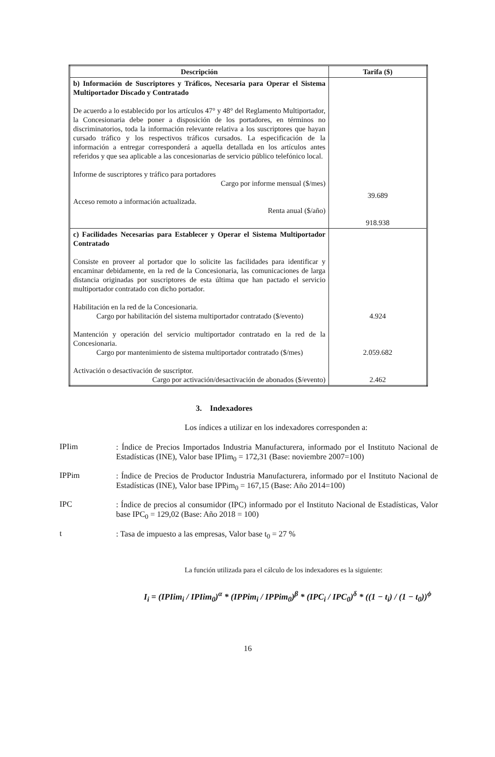| Descripción | Tarifa ($) |
| --- | --- |
| b) Información de Suscriptores y Tráficos, Necesaria para Operar el Sistema Multiportador Discado y Contratado De acuerdo a lo establecido por los artículos 47° y 48° del Reglamento Multiportador, la Concesionaria debe poner a disposición de los portadores, en términos no discriminatorios, toda la información relevante relativa a los suscriptores que hayan cursado tráfico y los respectivos tráficos cursados. La especificación de la información a entregar corresponderá a aquella detallada en los artículos antes referidos y que sea aplicable a las concesionarias de servicio público telefónico local. Informe de suscriptores y tráfico para portadores Cargo por informe mensual ($/mes) Acceso remoto a información actualizada. Renta anual ($/año) | 39.689 918.938 |
| c) Facilidades Necesarias para Establecer y Operar el Sistema Multiportador Contratado Consiste en proveer al portador que lo solicite las facilidades para identificar y encaminar debidamente, en la red de la Concesionaria, las comunicaciones de larga distancia originadas por suscriptores de esta última que han pactado el servicio multiportador contratado con dicho portador. Habilitación en la red de la Concesionaria. Cargo por habilitación del sistema multiportador contratado ($/evento) Mantención y operación del servicio multiportador contratado en la red de la Concesionaria. Cargo por mantenimiento de sistema multiportador contratado ($/mes) Activación o desactivación de suscriptor. Cargo por activación/desactivación de abonados ($/evento) | 4.924 2.059.682 2.462 |
3. Indexadores
Los índices a utilizar en los indexadores corresponden a:
IPIim
: Índice de Precios Importados Industria Manufacturera, informado por el Instituto Nacional de Estadísticas (INE), Valor base IPIim<sub>0</sub> = 172,31 (Base: noviembre 2007=100)
IPPim
: Índice de Precios de Productor Industria Manufacturera, informado por el Instituto Nacional de Estadísticas (INE), Valor base IPPim<sub>0</sub> = 167,15 (Base: Año 2014=100)
IPC
: Índice de precios al consumidor (IPC) informado por el Instituto Nacional de Estadísticas, Valor base IPC<sub>0</sub> = 129,02 (Base: Año 2018 = 100)
t
: Tasa de impuesto a las empresas, Valor base t<sub>0</sub> = 27 %
La función utilizada para el cálculo de los indexadores es la siguiente:
I<sub>i</sub> = (IPIim<sub>i</sub> / IPIim<sub>0</sub>)<sup>α</sup> * (IPPim<sub>i</sub> / IPPim<sub>0</sub>)<sup>β</sup> * (IPC<sub>i</sub> / IPC<sub>0</sub>)<sup>δ</sup> * ((1 − t<sub>i</sub>) / (1 − t<sub>0</sub>))<sup>ϕ</sup>
16